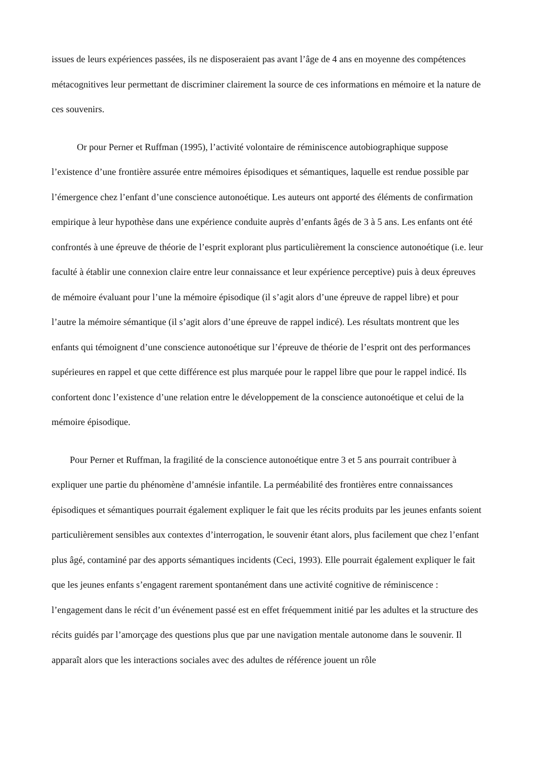issues de leurs expériences passées, ils ne disposeraient pas avant l’âge de 4 ans en moyenne des compétences métacognitives leur permettant de discriminer clairement la source de ces informations en mémoire et la nature de ces souvenirs.
Or pour Perner et Ruffman (1995), l’activité volontaire de réminiscence autobiographique suppose l’existence d’une frontière assurée entre mémoires épisodiques et sémantiques, laquelle est rendue possible par l’émergence chez l’enfant d’une conscience autonoétique. Les auteurs ont apporté des éléments de confirmation empirique à leur hypothèse dans une expérience conduite auprès d’enfants âgés de 3 à 5 ans. Les enfants ont été confrontés à une épreuve de théorie de l’esprit explorant plus particulièrement la conscience autonoétique (i.e. leur faculté à établir une connexion claire entre leur connaissance et leur expérience perceptive) puis à deux épreuves de mémoire évaluant pour l’une la mémoire épisodique (il s’agit alors d’une épreuve de rappel libre) et pour l’autre la mémoire sémantique (il s’agit alors d’une épreuve de rappel indicé). Les résultats montrent que les enfants qui témoignent d’une conscience autonoétique sur l’épreuve de théorie de l’esprit ont des performances supérieures en rappel et que cette différence est plus marquée pour le rappel libre que pour le rappel indicé. Ils confortent donc l’existence d’une relation entre le développement de la conscience autonoétique et celui de la mémoire épisodique.
Pour Perner et Ruffman, la fragilité de la conscience autonoétique entre 3 et 5 ans pourrait contribuer à expliquer une partie du phénomène d’amnésie infantile. La perméabilité des frontières entre connaissances épisodiques et sémantiques pourrait également expliquer le fait que les récits produits par les jeunes enfants soient particulièrement sensibles aux contextes d’interrogation, le souvenir étant alors, plus facilement que chez l’enfant plus âgé, contaminé par des apports sémantiques incidents (Ceci, 1993). Elle pourrait également expliquer le fait que les jeunes enfants s’engagent rarement spontanément dans une activité cognitive de réminiscence : l’engagement dans le récit d’un événement passé est en effet fréquemment initié par les adultes et la structure des récits guidés par l’amorçage des questions plus que par une navigation mentale autonome dans le souvenir. Il apparaît alors que les interactions sociales avec des adultes de référence jouent un rôle